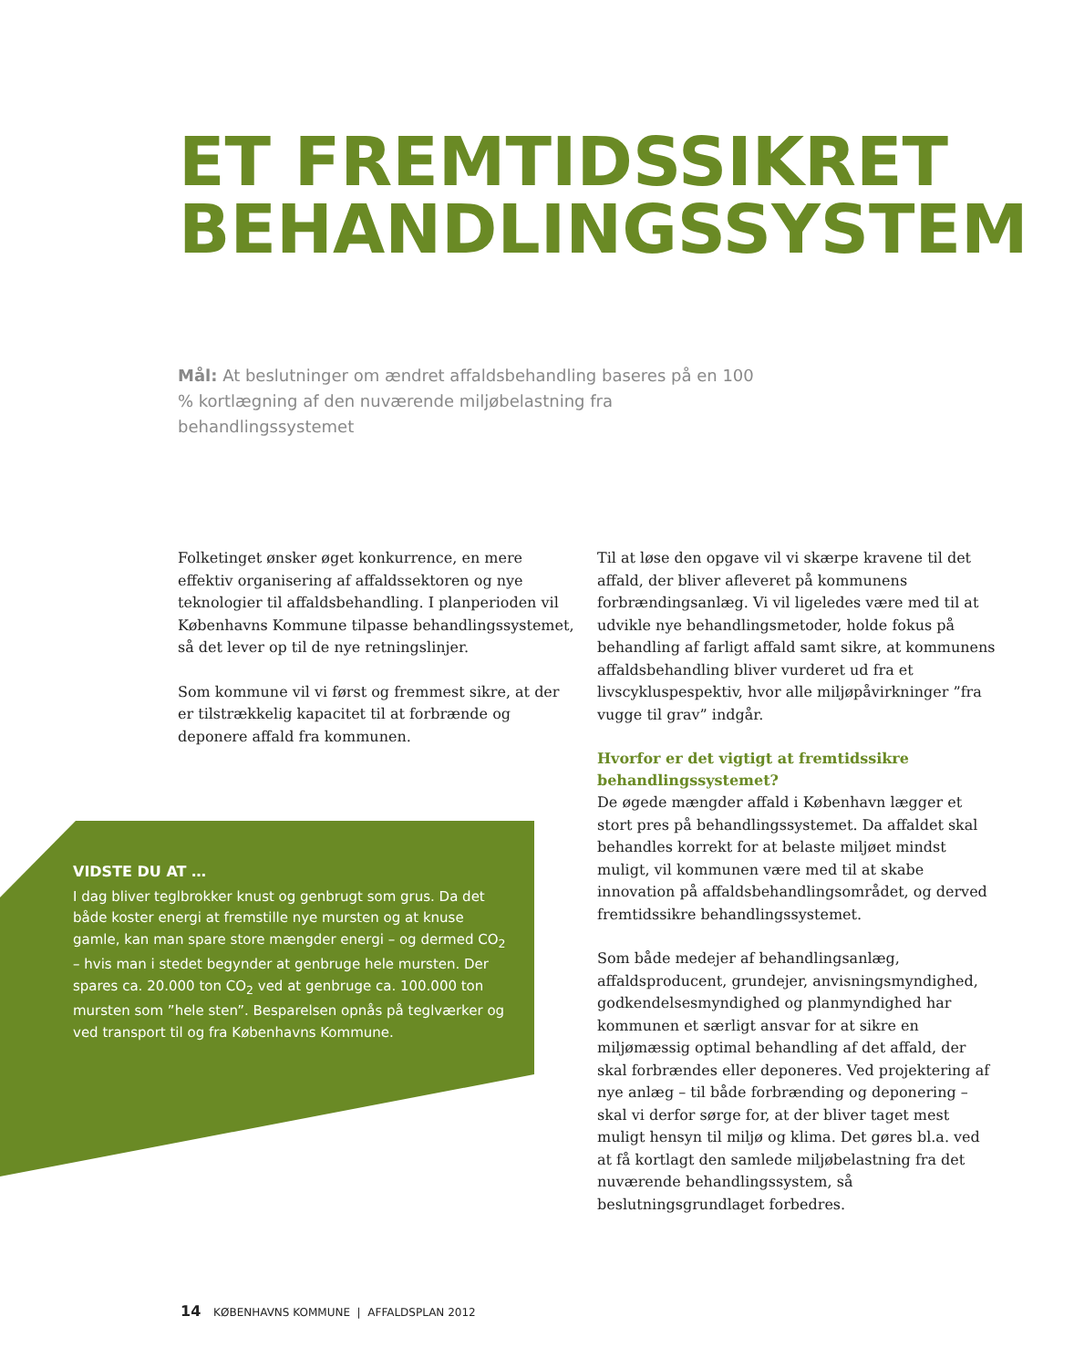ET FREMTIDSSIKRET
BEHANDLINGSSYSTEM
Mål: At beslutninger om ændret affaldsbehandling baseres på en 100 % kortlægning af den nuværende miljøbelastning fra behandlingssystemet
Folketinget ønsker øget konkurrence, en mere effektiv organisering af affaldssektoren og nye teknologier til affaldsbehandling. I planperioden vil Københavns Kommune tilpasse behandlingssystemet, så det lever op til de nye retningslinjer.
Som kommune vil vi først og fremmest sikre, at der er tilstrækkelig kapacitet til at forbrænde og deponere affald fra kommunen.
VIDSTE DU AT …
I dag bliver teglbrokker knust og genbrugt som grus. Da det både koster energi at fremstille nye mursten og at knuse gamle, kan man spare store mængder energi – og dermed CO<sub>2</sub> – hvis man i stedet begynder at genbruge hele mursten. Der spares ca. 20.000 ton CO<sub>2</sub> ved at genbruge ca. 100.000 ton mursten som ”hele sten”. Besparelsen opnås på teglværker og ved transport til og fra Københavns Kommune.
Til at løse den opgave vil vi skærpe kravene til det affald, der bliver afleveret på kommunens forbrændingsanlæg. Vi vil ligeledes være med til at udvikle nye behandlingsmetoder, holde fokus på behandling af farligt affald samt sikre, at kommunens affaldsbehandling bliver vurderet ud fra et livscykluspespektiv, hvor alle miljøpåvirkninger ”fra vugge til grav” indgår.
Hvorfor er det vigtigt at fremtidssikre behandlingssystemet?
De øgede mængder affald i København lægger et stort pres på behandlingssystemet. Da affaldet skal behandles korrekt for at belaste miljøet mindst muligt, vil kommunen være med til at skabe innovation på affaldsbehandlingsområdet, og derved fremtidssikre behandlingssystemet.
Som både medejer af behandlingsanlæg, affaldsproducent, grundejer, anvisningsmyndighed, godkendelsesmyndighed og planmyndighed har kommunen et særligt ansvar for at sikre en miljømæssig optimal behandling af det affald, der skal forbrændes eller deponeres. Ved projektering af nye anlæg – til både forbrænding og deponering – skal vi derfor sørge for, at der bliver taget mest muligt hensyn til miljø og klima. Det gøres bl.a. ved at få kortlagt den samlede miljøbelastning fra det nuværende behandlingssystem, så beslutningsgrundlaget forbedres.
14 KØBENHAVNS KOMMUNE | AFFALDSPLAN 2012